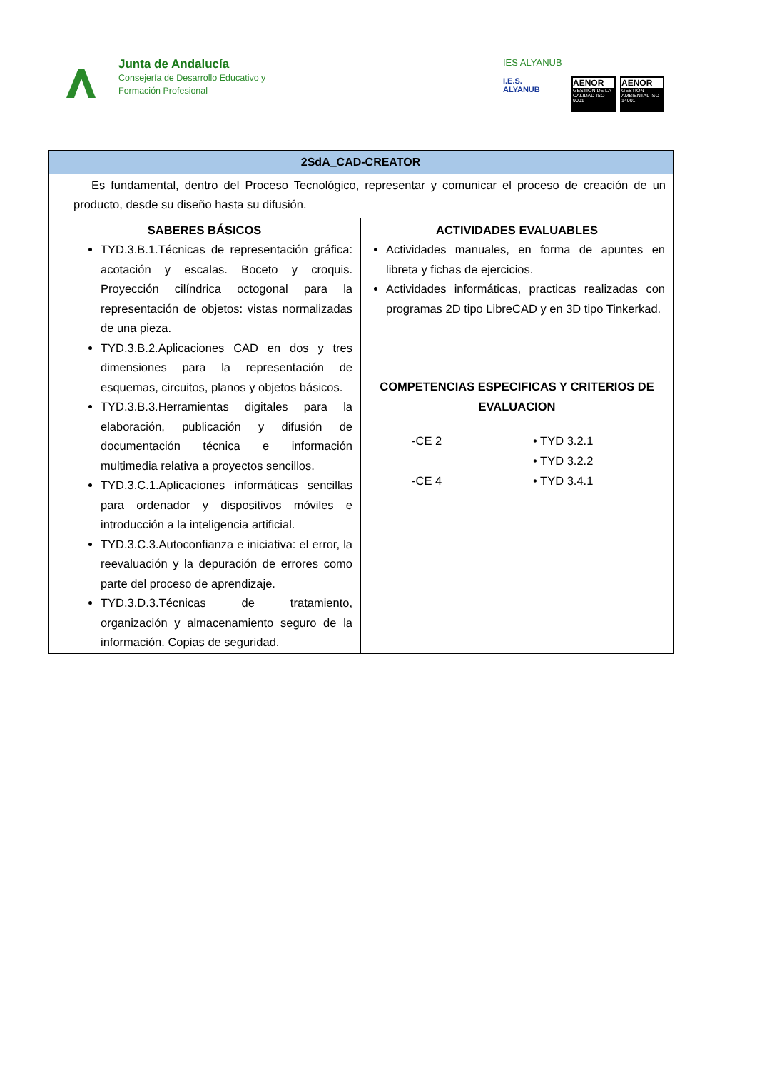Junta de Andalucía
Consejería de Desarrollo Educativo y
Formación Profesional
IES ALYANUB
I.E.S.
ALYANUB
AENOR
GESTIÓN DE LA CALIDAD ISO 9001
AENOR
GESTIÓN AMBIENTAL ISO 14001
| 2SdA_CAD-CREATOR | |
| --- | --- |
| Es fundamental, dentro del Proceso Tecnológico, representar y comunicar el proceso de creación de un producto, desde su diseño hasta su difusión. | |
| SABERES BÁSICOS TYD.3.B.1.Técnicas de representación gráfica: acotación y escalas. Boceto y croquis. Proyección cilíndrica octogonal para la representación de objetos: vistas normalizadas de una pieza. TYD.3.B.2.Aplicaciones CAD en dos y tres dimensiones para la representación de esquemas, circuitos, planos y objetos básicos. TYD.3.B.3.Herramientas digitales para la elaboración, publicación y difusión de documentación técnica e información multimedia relativa a proyectos sencillos. TYD.3.C.1.Aplicaciones informáticas sencillas para ordenador y dispositivos móviles e introducción a la inteligencia artificial. TYD.3.C.3.Autoconfianza e iniciativa: el error, la reevaluación y la depuración de errores como parte del proceso de aprendizaje. TYD.3.D.3.Técnicas de tratamiento, organización y almacenamiento seguro de la información. Copias de seguridad. | ACTIVIDADES EVALUABLES Actividades manuales, en forma de apuntes en libreta y fichas de ejercicios. Actividades informáticas, practicas realizadas con programas 2D tipo LibreCAD y en 3D tipo Tinkerkad. COMPETENCIAS ESPECIFICAS Y CRITERIOS DE EVALUACION -CE 2 • TYD 3.2.1 • TYD 3.2.2 -CE 4 • TYD 3.4.1 |